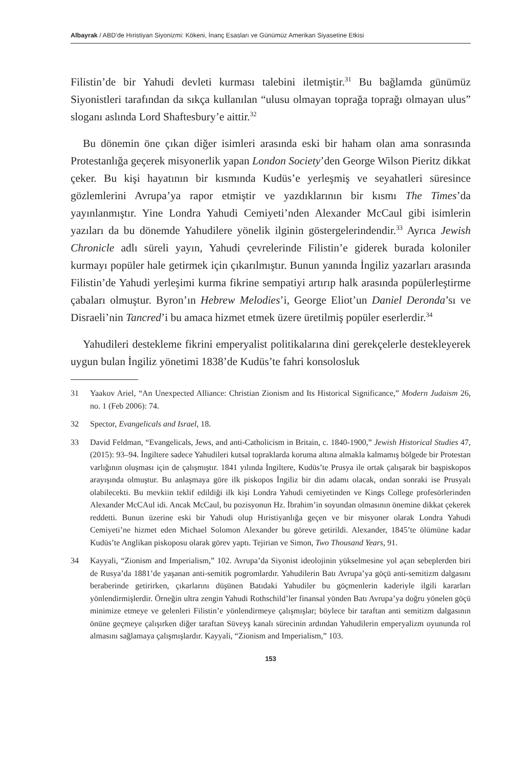Albayrak / ABD’de Hıristiyan Siyonizmi: Kökeni, İnanç Esasları ve Günümüz Amerikan Siyasetine Etkisi
Filistin’de bir Yahudi devleti kurması talebini iletmiştir.<sup>31</sup> Bu bağlamda günümüz Siyonistleri tarafından da sıkça kullanılan “ulusu olmayan toprağa toprağı olmayan ulus” sloganı aslında Lord Shaftesbury’e aittir.<sup>32</sup>
Bu dönemin öne çıkan diğer isimleri arasında eski bir haham olan ama sonrasında Protestanlığa geçerek misyonerlik yapan London Society’den George Wilson Pieritz dikkat çeker. Bu kişi hayatının bir kısmında Kudüs’e yerleşmiş ve seyahatleri süresince gözlemlerini Avrupa’ya rapor etmiştir ve yazdıklarının bir kısmı The Times’da yayınlanmıştır. Yine Londra Yahudi Cemiyeti’nden Alexander McCaul gibi isimlerin yazıları da bu dönemde Yahudilere yönelik ilginin göstergelerindendir.<sup>33</sup> Ayrıca Jewish Chronicle adlı süreli yayın, Yahudi çevrelerinde Filistin’e giderek burada koloniler kurmayı popüler hale getirmek için çıkarılmıştır. Bunun yanında İngiliz yazarları arasında Filistin’de Yahudi yerleşimi kurma fikrine sempatiyi artırıp halk arasında popülerleştirme çabaları olmuştur. Byron’ın Hebrew Melodies’i, George Eliot’un Daniel Deronda’sı ve Disraeli’nin Tancred’i bu amaca hizmet etmek üzere üretilmiş popüler eserlerdir.<sup>34</sup>
Yahudileri destekleme fikrini emperyalist politikalarına dini gerekçelerle destekleyerek uygun bulan İngiliz yönetimi 1838’de Kudüs’te fahri konsolosluk
31 Yaakov Ariel, “An Unexpected Alliance: Christian Zionism and Its Historical Significance,” Modern Judaism 26, no. 1 (Feb 2006): 74.
32 Spector, Evangelicals and Israel, 18.
33 David Feldman, “Evangelicals, Jews, and anti-Catholicism in Britain, c. 1840-1900,” Jewish Historical Studies 47, (2015): 93–94. İngiltere sadece Yahudileri kutsal topraklarda koruma altına almakla kalmamış bölgede bir Protestan varlığının oluşması için de çalışmıştır. 1841 yılında İngiltere, Kudüs’te Prusya ile ortak çalışarak bir başpiskopos arayışında olmuştur. Bu anlaşmaya göre ilk piskopos İngiliz bir din adamı olacak, ondan sonraki ise Prusyalı olabilecekti. Bu mevkiin teklif edildiği ilk kişi Londra Yahudi cemiyetinden ve Kings College profesörlerinden Alexander McCAul idi. Ancak McCaul, bu pozisyonun Hz. İbrahim’in soyundan olmasının önemine dikkat çekerek reddetti. Bunun üzerine eski bir Yahudi olup Hıristiyanlığa geçen ve bir misyoner olarak Londra Yahudi Cemiyeti’ne hizmet eden Michael Solomon Alexander bu göreve getirildi. Alexander, 1845’te ölümüne kadar Kudüs’te Anglikan piskoposu olarak görev yaptı. Tejirian ve Simon, Two Thousand Years, 91.
34 Kayyali, “Zionism and Imperialism,” 102. Avrupa’da Siyonist ideolojinin yükselmesine yol açan sebeplerden biri de Rusya’da 1881’de yaşanan anti-semitik pogromlardır. Yahudilerin Batı Avrupa’ya göçü anti-semitizm dalgasını beraberinde getirirken, çıkarlarını düşünen Batıdaki Yahudiler bu göçmenlerin kaderiyle ilgili kararları yönlendirmişlerdir. Örneğin ultra zengin Yahudi Rothschild’ler finansal yönden Batı Avrupa’ya doğru yönelen göçü minimize etmeye ve gelenleri Filistin’e yönlendirmeye çalışmışlar; böylece bir taraftan anti semitizm dalgasının önüne geçmeye çalışırken diğer taraftan Süveyş kanalı sürecinin ardından Yahudilerin emperyalizm oyununda rol almasını sağlamaya çalışmışlardır. Kayyali, “Zionism and Imperialism,” 103.
153